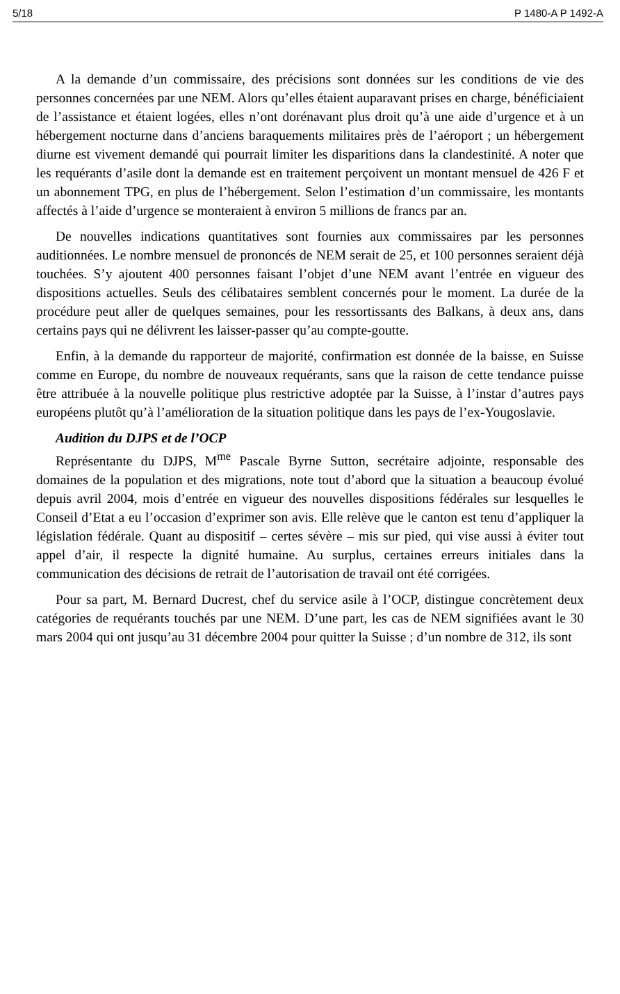5/18 P 1480-A P 1492-A
A la demande d’un commissaire, des précisions sont données sur les conditions de vie des personnes concernées par une NEM. Alors qu’elles étaient auparavant prises en charge, bénéficiaient de l’assistance et étaient logées, elles n’ont dorénavant plus droit qu’à une aide d’urgence et à un hébergement nocturne dans d’anciens baraquements militaires près de l’aéroport ; un hébergement diurne est vivement demandé qui pourrait limiter les disparitions dans la clandestinité. A noter que les requérants d’asile dont la demande est en traitement perçoivent un montant mensuel de 426 F et un abonnement TPG, en plus de l’hébergement. Selon l’estimation d’un commissaire, les montants affectés à l’aide d’urgence se monteraient à environ 5 millions de francs par an.
De nouvelles indications quantitatives sont fournies aux commissaires par les personnes auditionnées. Le nombre mensuel de prononcés de NEM serait de 25, et 100 personnes seraient déjà touchées. S’y ajoutent 400 personnes faisant l’objet d’une NEM avant l’entrée en vigueur des dispositions actuelles. Seuls des célibataires semblent concernés pour le moment. La durée de la procédure peut aller de quelques semaines, pour les ressortissants des Balkans, à deux ans, dans certains pays qui ne délivrent les laisser-passer qu’au compte-goutte.
Enfin, à la demande du rapporteur de majorité, confirmation est donnée de la baisse, en Suisse comme en Europe, du nombre de nouveaux requérants, sans que la raison de cette tendance puisse être attribuée à la nouvelle politique plus restrictive adoptée par la Suisse, à l’instar d’autres pays européens plutôt qu’à l’amélioration de la situation politique dans les pays de l’ex-Yougoslavie.
Audition du DJPS et de l’OCP
Représentante du DJPS, M<sup>me</sup> Pascale Byrne Sutton, secrétaire adjointe, responsable des domaines de la population et des migrations, note tout d’abord que la situation a beaucoup évolué depuis avril 2004, mois d’entrée en vigueur des nouvelles dispositions fédérales sur lesquelles le Conseil d’Etat a eu l’occasion d’exprimer son avis. Elle relève que le canton est tenu d’appliquer la législation fédérale. Quant au dispositif – certes sévère – mis sur pied, qui vise aussi à éviter tout appel d’air, il respecte la dignité humaine. Au surplus, certaines erreurs initiales dans la communication des décisions de retrait de l’autorisation de travail ont été corrigées.
Pour sa part, M. Bernard Ducrest, chef du service asile à l’OCP, distingue concrètement deux catégories de requérants touchés par une NEM. D’une part, les cas de NEM signifiées avant le 30 mars 2004 qui ont jusqu’au 31 décembre 2004 pour quitter la Suisse ; d’un nombre de 312, ils sont